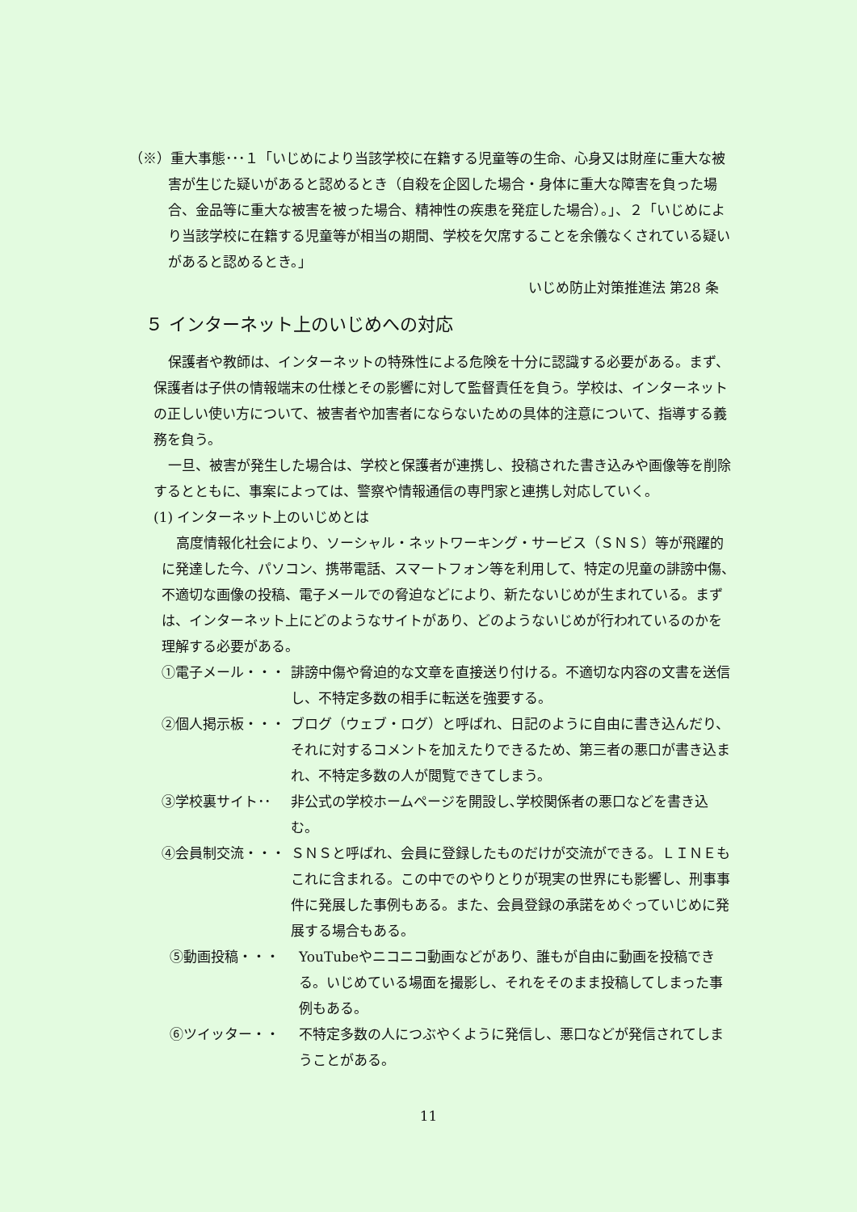（※）重大事態･･･１「いじめにより当該学校に在籍する児童等の生命、心身又は財産に重大な被害が生じた疑いがあると認めるとき（自殺を企図した場合・身体に重大な障害を負った場合、金品等に重大な被害を被った場合、精神性の疾患を発症した場合）。」、２「いじめにより当該学校に在籍する児童等が相当の期間、学校を欠席することを余儀なくされている疑いがあると認めるとき。」
いじめ防止対策推進法 第28 条
５ インターネット上のいじめへの対応
保護者や教師は、インターネットの特殊性による危険を十分に認識する必要がある。まず、保護者は子供の情報端末の仕様とその影響に対して監督責任を負う。学校は、インターネットの正しい使い方について、被害者や加害者にならないための具体的注意について、指導する義務を負う。
一旦、被害が発生した場合は、学校と保護者が連携し、投稿された書き込みや画像等を削除するとともに、事案によっては、警察や情報通信の専門家と連携し対応していく。
(1) インターネット上のいじめとは
高度情報化社会により、ソーシャル・ネットワーキング・サービス（ＳＮＳ）等が飛躍的に発達した今、パソコン、携帯電話、スマートフォン等を利用して、特定の児童の誹謗中傷、不適切な画像の投稿、電子メールでの脅迫などにより、新たないじめが生まれている。まずは、インターネット上にどのようなサイトがあり、どのようないじめが行われているのかを理解する必要がある。
①電子メール・・・ 誹謗中傷や脅迫的な文章を直接送り付ける。不適切な内容の文書を送信し、不特定多数の相手に転送を強要する。
②個人掲示板・・・ ブログ（ウェブ・ログ）と呼ばれ、日記のように自由に書き込んだり、それに対するコメントを加えたりできるため、第三者の悪口が書き込まれ、不特定多数の人が閲覧できてしまう。
③学校裏サイト･･ 非公式の学校ホームページを開設し､学校関係者の悪口などを書き込む。
④会員制交流・・・ ＳＮＳと呼ばれ、会員に登録したものだけが交流ができる。ＬＩＮＥもこれに含まれる。この中でのやりとりが現実の世界にも影響し、刑事事件に発展した事例もある。また、会員登録の承諾をめぐっていじめに発展する場合もある。
⑤動画投稿・・・ YouTubeやニコニコ動画などがあり、誰もが自由に動画を投稿できる。いじめている場面を撮影し、それをそのまま投稿してしまった事例もある。
⑥ツイッター・・ 不特定多数の人につぶやくように発信し、悪口などが発信されてしまうことがある。
11